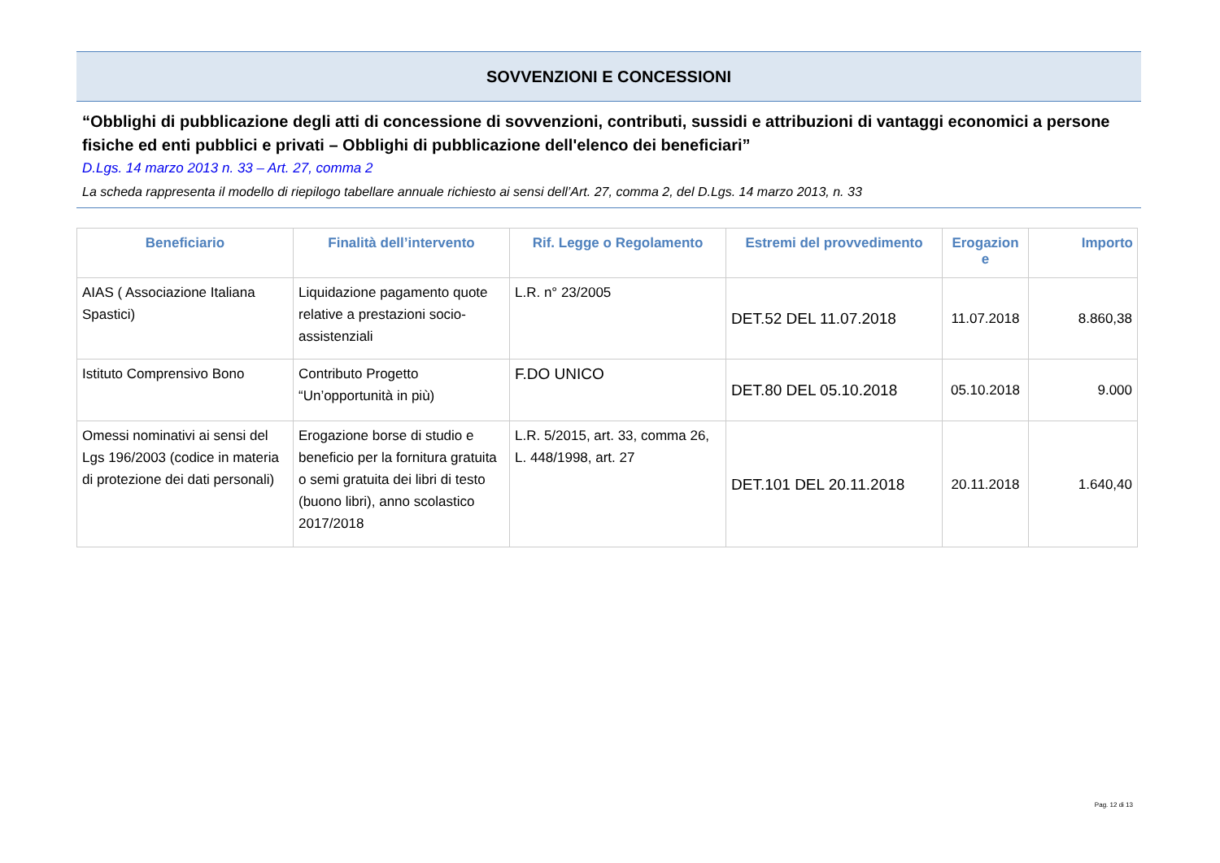SOVVENZIONI E CONCESSIONI
“Obblighi di pubblicazione degli atti di concessione di sovvenzioni, contributi, sussidi e attribuzioni di vantaggi economici a persone fisiche ed enti pubblici e privati – Obblighi di pubblicazione dell'elenco dei beneficiari”
D.Lgs. 14 marzo 2013 n. 33 – Art. 27, comma 2
La scheda rappresenta il modello di riepilogo tabellare annuale richiesto ai sensi dell’Art. 27, comma 2, del D.Lgs. 14 marzo 2013, n. 33
| Beneficiario | Finalità dell’intervento | Rif. Legge o Regolamento | Estremi del provvedimento | Erogazion e | Importo |
| --- | --- | --- | --- | --- | --- |
| AIAS ( Associazione Italiana Spastici) | Liquidazione pagamento quote relative a prestazioni socio-assistenziali | L.R. n° 23/2005 | DET.52 DEL 11.07.2018 | 11.07.2018 | 8.860,38 |
| Istituto Comprensivo Bono | Contributo Progetto “Un’opportunità in più) | F.DO UNICO | DET.80 DEL 05.10.2018 | 05.10.2018 | 9.000 |
| Omessi nominativi ai sensi del Lgs 196/2003 (codice in materia di protezione dei dati personali) | Erogazione borse di studio e beneficio per la fornitura gratuita o semi gratuita dei libri di testo (buono libri), anno scolastico 2017/2018 | L.R. 5/2015, art. 33, comma 26, L. 448/1998, art. 27 | DET.101 DEL 20.11.2018 | 20.11.2018 | 1.640,40 |
Pag. 12 di 13